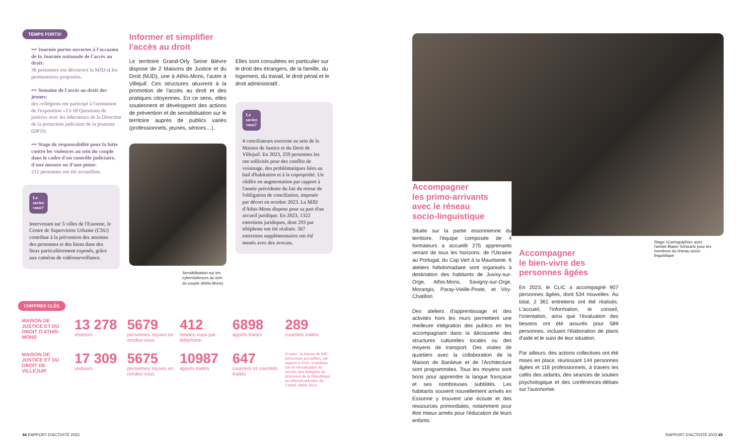TEMPS FORTS!
••• Journée portes ouvertes à l'occasion de la Journée nationale de l'accès au droit:
36 personnes ont découvert la MJD et les permanences proposées.
••• Semaine de l'accès au droit des jeunes:
des collégiens ont participé à l'animation de l'exposition «13-18 Questions de justice» avec les éducateurs de la Direction de la protection judiciaire de la jeunesse (DPJJ).
••• Stage de responsabilité pour la lutte contre les violences au sein du couple dans le cadre d'un contrôle judiciaire, d'une mesure ou d'une peine:
212 personnes ont été accueillies.
Le
saviez
vous?
Intervenant sur 5 villes de l'Essonne, le Centre de Supervision Urbaine (CSU) contribue à la prévention des atteintes des personnes et des biens dans des lieux particulièrement exposés, grâce aux caméras de vidéosurveillance.
Informer et simplifier
l'accès au droit
Le territoire Grand-Orly Seine Bièvre dispose de 2 Maisons de Justice et du Droit (MJD), une à Athis-Mons, l'autre à Villejuif. Ces structures œuvrent à la promotion de l'accès au droit et des pratiques citoyennes. En ce sens, elles soutiennent et développent des actions de prévention et de sensibilisation sur le territoire auprès de publics variés (professionnels, jeunes, séniors…).
Sensibilisation sur les cyberviolences au sein du couple (Athis-Mons)
Elles sont consultées en particulier sur le droit des étrangers, de la famille, du logement, du travail, le droit pénal et le droit administratif..
Le
saviez
vous?
4 conciliateurs exercent au sein de la Maison de Justice et du Droit de Villejuif. En 2023, 259 personnes les ont sollicités pour des conflits de voisinage, des problématiques liées au bail d'habitation et à la copropriété. Un chiffre en augmentation par rapport à l'année précédente du fait du retour de l'obligation de conciliation, imposée par décret en octobre 2023. La MJD d'Athis-Mons dispose pour sa part d'un accueil juridique. En 2023, 1322 entretiens juridiques, dont 293 par téléphone ont été réalisés. 567 entretiens supplémentaires ont été menés avec des avocats.
CHIFFRES CLÉS
| MAISON DE JUSTICE ET DU DROIT D'ATHIS-MONS | 13 278 visiteurs | 5679 personnes reçues en rendez-vous | 412 rendez-vous par téléphone | 6898 appels traités | 289 courriels traités |
| MAISON DE JUSTICE ET DU DROIT DE VILLEJUIF | 17 309 visiteurs | 5675 personnes reçues en rendez-vous | 10987 appels traités | 647 courriers et courriels traités | À noter : la baisse de 845 personnes accueillies, par rapport à 2022, s'explique par la relocalisation du service des délégués du procureur de la République au tribunal judiciaire de Créteil, début 2023. |
44 RAPPORT D'ACTIVITÉ 2023
Accompagner
les primo-arrivants
avec le réseau
socio-linguistique
Située sur la partie essonnienne du territoire, l'équipe composée de 4 formateurs a accueilli 275 apprenants venant de tous les horizons: de l'Ukraine au Portugal, du Cap Vert à la Mauritanie. 6 ateliers hebdomadaire sont organisés à destination des habitants de Juvisy-sur-Orge, Athis-Mons, Savigny-sur-Orge, Morangis, Paray-Vieille-Poste, et Viry-Chatillon.
Des ateliers d'apprentissage et des activités hors les murs permettent une meilleure intégration des publics en les accompagnant dans la découverte des structures culturelles locales ou des moyens de transport. Des visites de quartiers avec la collaboration de la Maison de Banlieue et de l'Architecture sont programmées. Tous les moyens sont bons pour apprendre la langue française et ses nombreuses subtilités. Les habitants souvent nouvellement arrivés en Essonne y trouvent une écoute et des ressources primordiales, notamment pour être mieux armés pour l'éducation de leurs enfants.
Accompagner
le bien-vivre des
personnes âgées
En 2023, le CLIC a accompagné 907 personnes âgées, dont 534 nouvelles. Au total, 2 361 entretiens ont été réalisés. L'accueil, l'information, le conseil, l'orientation, ainsi que l'évaluation des besoins ont été assurés pour 589 personnes, incluant l'élaboration de plans d'aide et le suivi de leur situation.
Par ailleurs, des actions collectives ont été mises en place, réunissant 144 personnes âgées et 116 professionnels, à travers les cafés des aidants, des séances de soutien psychologique et des conférences-débats sur l'autonomie.
Stage «Cartographie» avec l'artiste Blaise Schwartz pour les membres du réseau socio-linguistique
RAPPORT D'ACTIVITÉ 2023 45